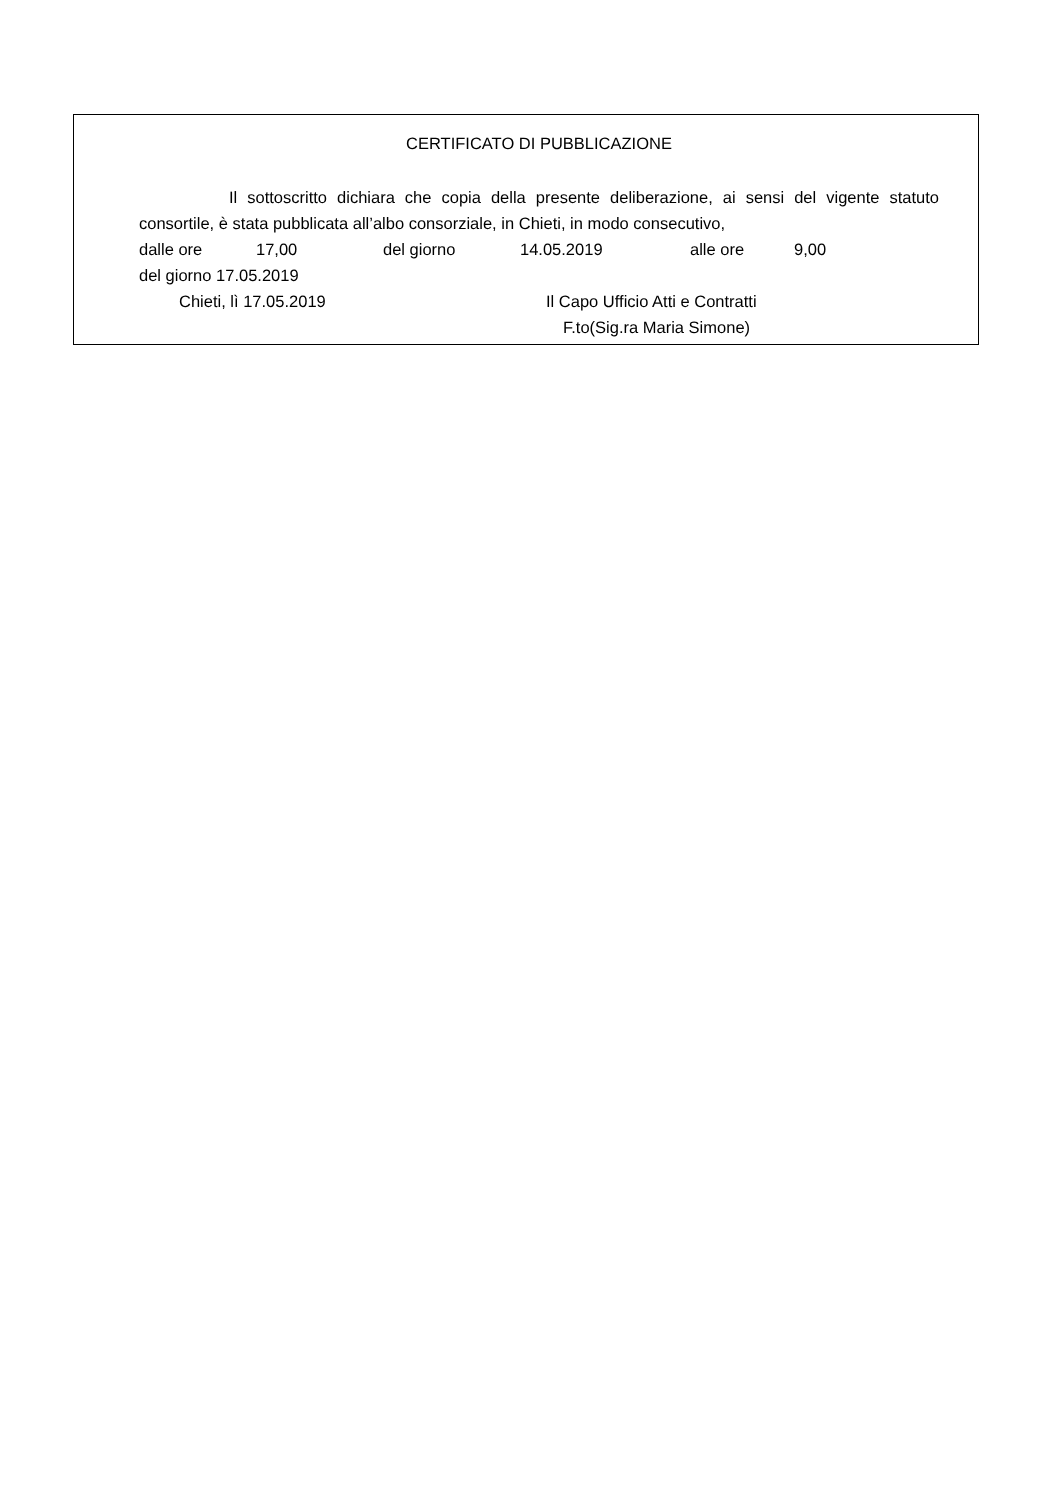CERTIFICATO DI PUBBLICAZIONE
Il sottoscritto dichiara che copia della presente deliberazione, ai sensi del vigente statuto consortile, è stata pubblicata all’albo consorziale, in Chieti, in modo consecutivo,
dalle ore 17,00 del giorno 14.05.2019 alle ore 9,00
del giorno 17.05.2019
Chieti, lì 17.05.2019 Il Capo Ufficio Atti e Contratti
F.to(Sig.ra Maria Simone)